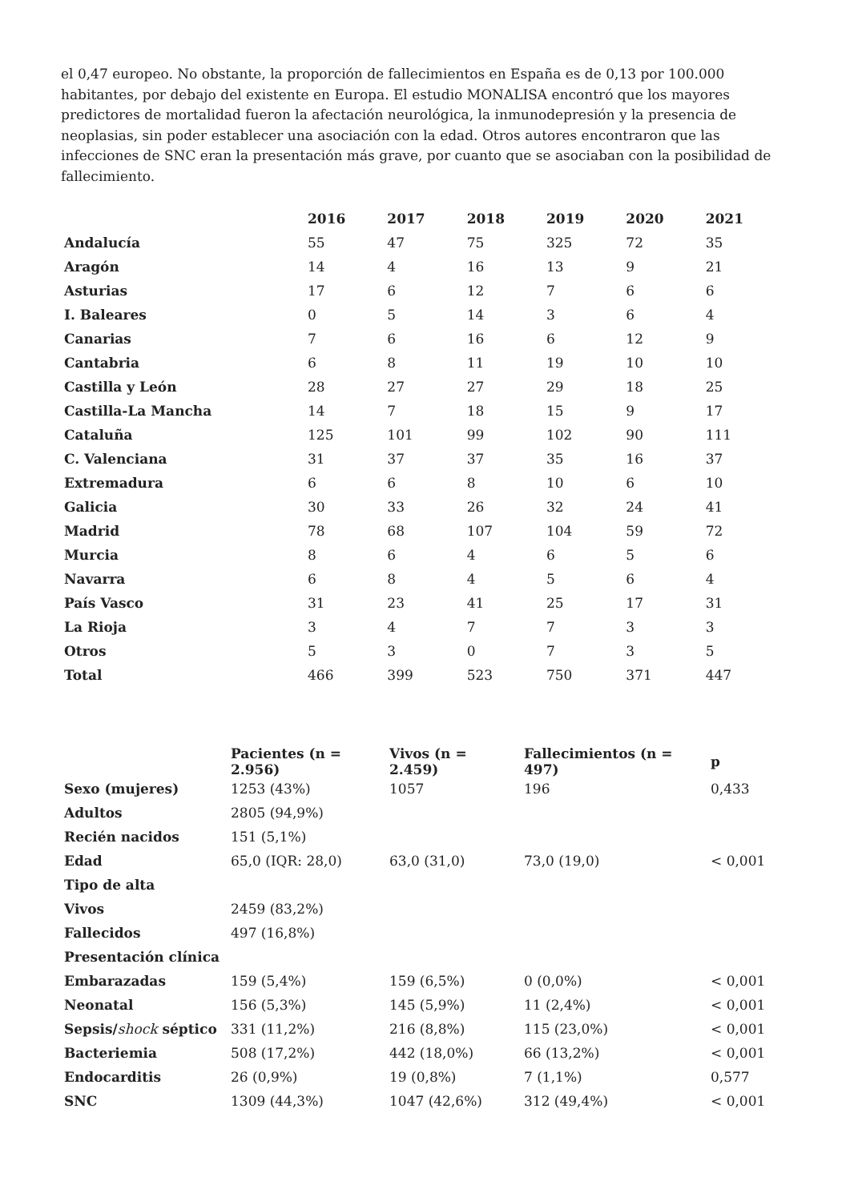el 0,47 europeo. No obstante, la proporción de fallecimientos en España es de 0,13 por 100.000 habitantes, por debajo del existente en Europa. El estudio MONALISA encontró que los mayores predictores de mortalidad fueron la afectación neurológica, la inmunodepresión y la presencia de neoplasias, sin poder establecer una asociación con la edad. Otros autores encontraron que las infecciones de SNC eran la presentación más grave, por cuanto que se asociaban con la posibilidad de fallecimiento.
| | 2016 | 2017 | 2018 | 2019 | 2020 | 2021 |
| --- | --- | --- | --- | --- | --- | --- |
| Andalucía | 55 | 47 | 75 | 325 | 72 | 35 |
| Aragón | 14 | 4 | 16 | 13 | 9 | 21 |
| Asturias | 17 | 6 | 12 | 7 | 6 | 6 |
| I. Baleares | 0 | 5 | 14 | 3 | 6 | 4 |
| Canarias | 7 | 6 | 16 | 6 | 12 | 9 |
| Cantabria | 6 | 8 | 11 | 19 | 10 | 10 |
| Castilla y León | 28 | 27 | 27 | 29 | 18 | 25 |
| Castilla-La Mancha | 14 | 7 | 18 | 15 | 9 | 17 |
| Cataluña | 125 | 101 | 99 | 102 | 90 | 111 |
| C. Valenciana | 31 | 37 | 37 | 35 | 16 | 37 |
| Extremadura | 6 | 6 | 8 | 10 | 6 | 10 |
| Galicia | 30 | 33 | 26 | 32 | 24 | 41 |
| Madrid | 78 | 68 | 107 | 104 | 59 | 72 |
| Murcia | 8 | 6 | 4 | 6 | 5 | 6 |
| Navarra | 6 | 8 | 4 | 5 | 6 | 4 |
| País Vasco | 31 | 23 | 41 | 25 | 17 | 31 |
| La Rioja | 3 | 4 | 7 | 7 | 3 | 3 |
| Otros | 5 | 3 | 0 | 7 | 3 | 5 |
| Total | 466 | 399 | 523 | 750 | 371 | 447 |
| | Pacientes (n = 2.956) | Vivos (n = 2.459) | Fallecimientos (n = 497) | p |
| --- | --- | --- | --- | --- |
| Sexo (mujeres) | 1253 (43%) | 1057 | 196 | 0,433 |
| Adultos | 2805 (94,9%) | | | |
| Recién nacidos | 151 (5,1%) | | | |
| Edad | 65,0 (IQR: 28,0) | 63,0 (31,0) | 73,0 (19,0) | < 0,001 |
| Tipo de alta | | | | |
| Vivos | 2459 (83,2%) | | | |
| Fallecidos | 497 (16,8%) | | | |
| Presentación clínica | | | | |
| Embarazadas | 159 (5,4%) | 159 (6,5%) | 0 (0,0%) | < 0,001 |
| Neonatal | 156 (5,3%) | 145 (5,9%) | 11 (2,4%) | < 0,001 |
| Sepsis/ shock séptico | 331 (11,2%) | 216 (8,8%) | 115 (23,0%) | < 0,001 |
| Bacteriemia | 508 (17,2%) | 442 (18,0%) | 66 (13,2%) | < 0,001 |
| Endocarditis | 26 (0,9%) | 19 (0,8%) | 7 (1,1%) | 0,577 |
| SNC | 1309 (44,3%) | 1047 (42,6%) | 312 (49,4%) | < 0,001 |